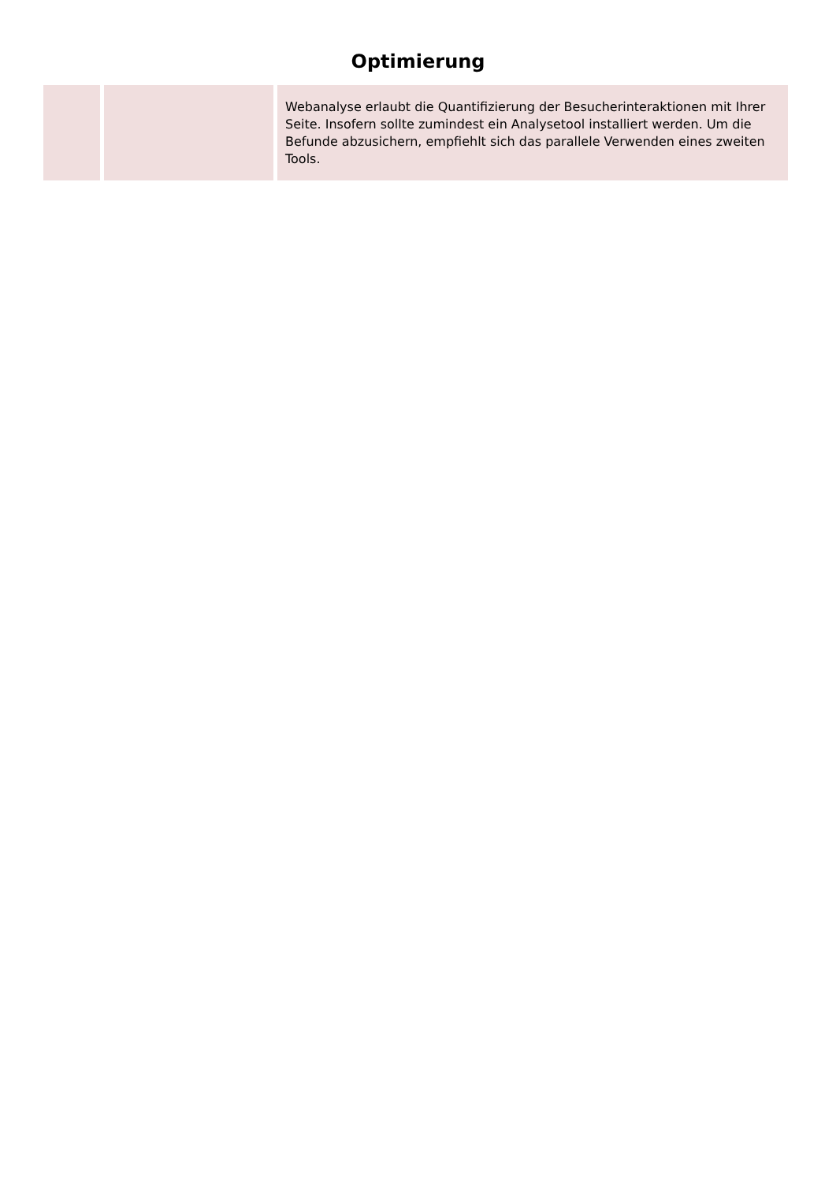Optimierung
| | | Webanalyse erlaubt die Quantifizierung der Besucherinteraktionen mit Ihrer Seite. Insofern sollte zumindest ein Analysetool installiert werden. Um die Befunde abzusichern, empfiehlt sich das parallele Verwenden eines zweiten Tools. |